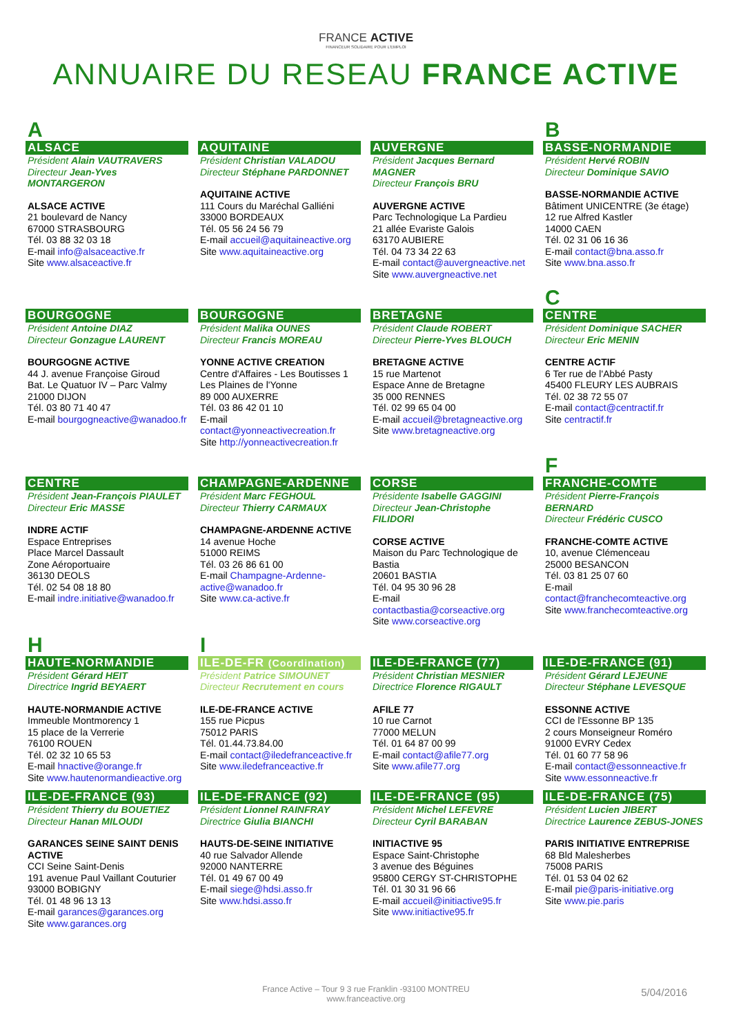FRANCE ACTIVE
FINANCEUR SOLIDAIRE POUR L'EMPLOI
ANNUAIRE DU RESEAU FRANCE ACTIVE
A
ALSACE
Président Alain VAUTRAVERS
Directeur Jean-Yves MONTARGERON
ALSACE ACTIVE
21 boulevard de Nancy
67000 STRASBOURG
Tél. 03 88 32 03 18
E-mail info@alsaceactive.fr
Site www.alsaceactive.fr
AQUITAINE
Président Christian VALADOU
Directeur Stéphane PARDONNET
AQUITAINE ACTIVE
111 Cours du Maréchal Galliéni
33000 BORDEAUX
Tél. 05 56 24 56 79
E-mail accueil@aquitaineactive.org
Site www.aquitaineactive.org
AUVERGNE
Président Jacques Bernard MAGNER
Directeur François BRU
AUVERGNE ACTIVE
Parc Technologique La Pardieu
21 allée Evariste Galois
63170 AUBIERE
Tél. 04 73 34 22 63
E-mail contact@auvergneactive.net
Site www.auvergneactive.net
B
BASSE-NORMANDIE
Président Hervé ROBIN
Directeur Dominique SAVIO
BASSE-NORMANDIE ACTIVE
Bâtiment UNICENTRE (3e étage)
12 rue Alfred Kastler
14000 CAEN
Tél. 02 31 06 16 36
E-mail contact@bna.asso.fr
Site www.bna.asso.fr
BOURGOGNE
Président Antoine DIAZ
Directeur Gonzague LAURENT
BOURGOGNE ACTIVE
44 J. avenue Françoise Giroud
Bat. Le Quatuor IV – Parc Valmy
21000 DIJON
Tél. 03 80 71 40 47
E-mail bourgogneactive@wanadoo.fr
BOURGOGNE
Président Malika OUNES
Directeur Francis MOREAU
YONNE ACTIVE CREATION
Centre d'Affaires - Les Boutisses 1
Les Plaines de l'Yonne
89 000 AUXERRE
Tél. 03 86 42 01 10
E-mail contact@yonneactivecreation.fr
Site http://yonneactivecreation.fr
BRETAGNE
Président Claude ROBERT
Directeur Pierre-Yves BLOUCH
BRETAGNE ACTIVE
15 rue Martenot
Espace Anne de Bretagne
35 000 RENNES
Tél. 02 99 65 04 00
E-mail accueil@bretagneactive.org
Site www.bretagneactive.org
C
CENTRE
Président Dominique SACHER
Directeur Eric MENIN
CENTRE ACTIF
6 Ter rue de l'Abbé Pasty
45400 FLEURY LES AUBRAIS
Tél. 02 38 72 55 07
E-mail contact@centractif.fr
Site centractif.fr
CENTRE
Président Jean-François PIAULET
Directeur Eric MASSE
INDRE ACTIF
Espace Entreprises
Place Marcel Dassault
Zone Aéroportuaire
36130 DEOLS
Tél. 02 54 08 18 80
E-mail indre.initiative@wanadoo.fr
CHAMPAGNE-ARDENNE
Président Marc FEGHOUL
Directeur Thierry CARMAUX
CHAMPAGNE-ARDENNE ACTIVE
14 avenue Hoche
51000 REIMS
Tél. 03 26 86 61 00
E-mail Champagne-Ardenne-active@wanadoo.fr
Site www.ca-active.fr
CORSE
Présidente Isabelle GAGGINI
Directeur Jean-Christophe FILIDORI
CORSE ACTIVE
Maison du Parc Technologique de Bastia
20601 BASTIA
Tél. 04 95 30 96 28
E-mail contactbastia@corseactive.org
Site www.corseactive.org
F
FRANCHE-COMTE
Président Pierre-François BERNARD
Directeur Frédéric CUSCO
FRANCHE-COMTE ACTIVE
10, avenue Clémenceau
25000 BESANCON
Tél. 03 81 25 07 60
E-mail contact@franchecomteactive.org
Site www.franchecomteactive.org
H
HAUTE-NORMANDIE
Président Gérard HEIT
Directrice Ingrid BEYAERT
HAUTE-NORMANDIE ACTIVE
Immeuble Montmorency 1
15 place de la Verrerie
76100 ROUEN
Tél. 02 32 10 65 53
E-mail hnactive@orange.fr
Site www.hautenormandieactive.org
I
ILE-DE-FR (Coordination)
Président Patrice SIMOUNET
Directeur Recrutement en cours
ILE-DE-FRANCE ACTIVE
155 rue Picpus
75012 PARIS
Tél. 01.44.73.84.00
E-mail contact@iledefranceactive.fr
Site www.iledefranceactive.fr
ILE-DE-FRANCE (77)
Président Christian MESNIER
Directrice Florence RIGAULT
AFILE 77
10 rue Carnot
77000 MELUN
Tél. 01 64 87 00 99
E-mail contact@afile77.org
Site www.afile77.org
ILE-DE-FRANCE (91)
Président Gérard LEJEUNE
Directeur Stéphane LEVESQUE
ESSONNE ACTIVE
CCI de l'Essonne BP 135
2 cours Monseigneur Roméro
91000 EVRY Cedex
Tél. 01 60 77 58 96
E-mail contact@essonneactive.fr
Site www.essonneactive.fr
ILE-DE-FRANCE (93)
Président Thierry du BOUETIEZ
Directeur Hanan MILOUDI
GARANCES SEINE SAINT DENIS ACTIVE
CCI Seine Saint-Denis
191 avenue Paul Vaillant Couturier
93000 BOBIGNY
Tél. 01 48 96 13 13
E-mail garances@garances.org
Site www.garances.org
ILE-DE-FRANCE (92)
Président Lionnel RAINFRAY
Directrice Giulia BIANCHI
HAUTS-DE-SEINE INITIATIVE
40 rue Salvador Allende
92000 NANTERRE
Tél. 01 49 67 00 49
E-mail siege@hdsi.asso.fr
Site www.hdsi.asso.fr
ILE-DE-FRANCE (95)
Président Michel LEFEVRE
Directeur Cyril BARABAN
INITIACTIVE 95
Espace Saint-Christophe
3 avenue des Béguines
95800 CERGY ST-CHRISTOPHE
Tél. 01 30 31 96 66
E-mail accueil@initiactive95.fr
Site www.initiactive95.fr
ILE-DE-FRANCE (75)
Président Lucien JIBERT
Directrice Laurence ZEBUS-JONES
PARIS INITIATIVE ENTREPRISE
68 Bld Malesherbes
75008 PARIS
Tél. 01 53 04 02 62
E-mail pie@paris-initiative.org
Site www.pie.paris
France Active – Tour 9 3 rue Franklin -93100 MONTREU
www.franceactive.org
5/04/2016